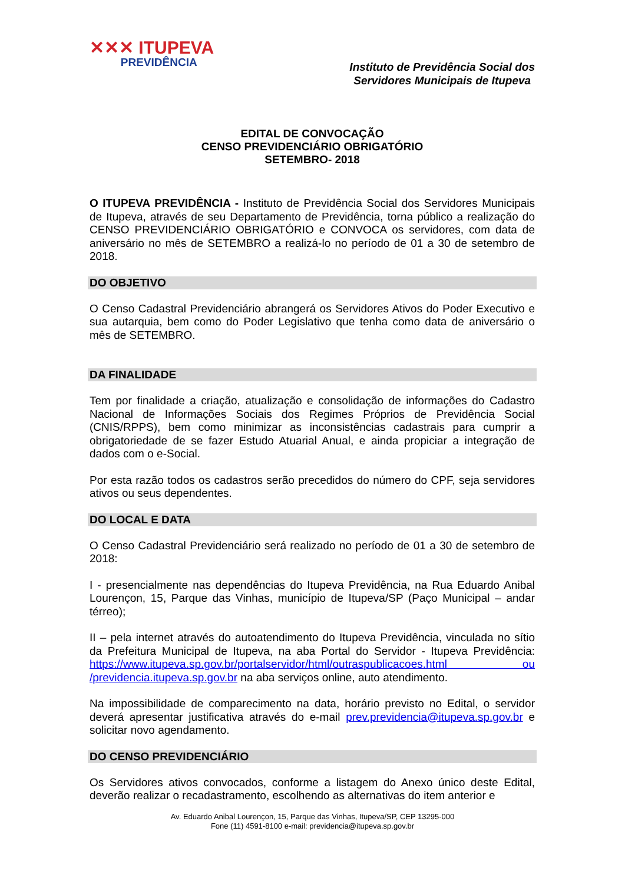✕✕✕ ITUPEVA
PREVIDÊNCIA
Instituto de Previdência Social dos
Servidores Municipais de Itupeva
EDITAL DE CONVOCAÇÃO
CENSO PREVIDENCIÁRIO OBRIGATÓRIO
SETEMBRO- 2018
O ITUPEVA PREVIDÊNCIA - Instituto de Previdência Social dos Servidores Municipais de Itupeva, através de seu Departamento de Previdência, torna público a realização do CENSO PREVIDENCIÁRIO OBRIGATÓRIO e CONVOCA os servidores, com data de aniversário no mês de SETEMBRO a realizá-lo no período de 01 a 30 de setembro de 2018.
DO OBJETIVO
O Censo Cadastral Previdenciário abrangerá os Servidores Ativos do Poder Executivo e sua autarquia, bem como do Poder Legislativo que tenha como data de aniversário o mês de SETEMBRO.
DA FINALIDADE
Tem por finalidade a criação, atualização e consolidação de informações do Cadastro Nacional de Informações Sociais dos Regimes Próprios de Previdência Social (CNIS/RPPS), bem como minimizar as inconsistências cadastrais para cumprir a obrigatoriedade de se fazer Estudo Atuarial Anual, e ainda propiciar a integração de dados com o e-Social.
Por esta razão todos os cadastros serão precedidos do número do CPF, seja servidores ativos ou seus dependentes.
DO LOCAL E DATA
O Censo Cadastral Previdenciário será realizado no período de 01 a 30 de setembro de 2018:
I - presencialmente nas dependências do Itupeva Previdência, na Rua Eduardo Anibal Lourençon, 15, Parque das Vinhas, município de Itupeva/SP (Paço Municipal – andar térreo);
II – pela internet através do autoatendimento do Itupeva Previdência, vinculada no sítio da Prefeitura Municipal de Itupeva, na aba Portal do Servidor - Itupeva Previdência: https://www.itupeva.sp.gov.br/portalservidor/html/outraspublicacoes.html ou /previdencia.itupeva.sp.gov.br na aba serviços online, auto atendimento.
Na impossibilidade de comparecimento na data, horário previsto no Edital, o servidor deverá apresentar justificativa através do e-mail prev.previdencia@itupeva.sp.gov.br e solicitar novo agendamento.
DO CENSO PREVIDENCIÁRIO
Os Servidores ativos convocados, conforme a listagem do Anexo único deste Edital, deverão realizar o recadastramento, escolhendo as alternativas do item anterior e
Av. Eduardo Anibal Lourençon, 15, Parque das Vinhas, Itupeva/SP, CEP 13295-000
Fone (11) 4591-8100 e-mail: previdencia@itupeva.sp.gov.br